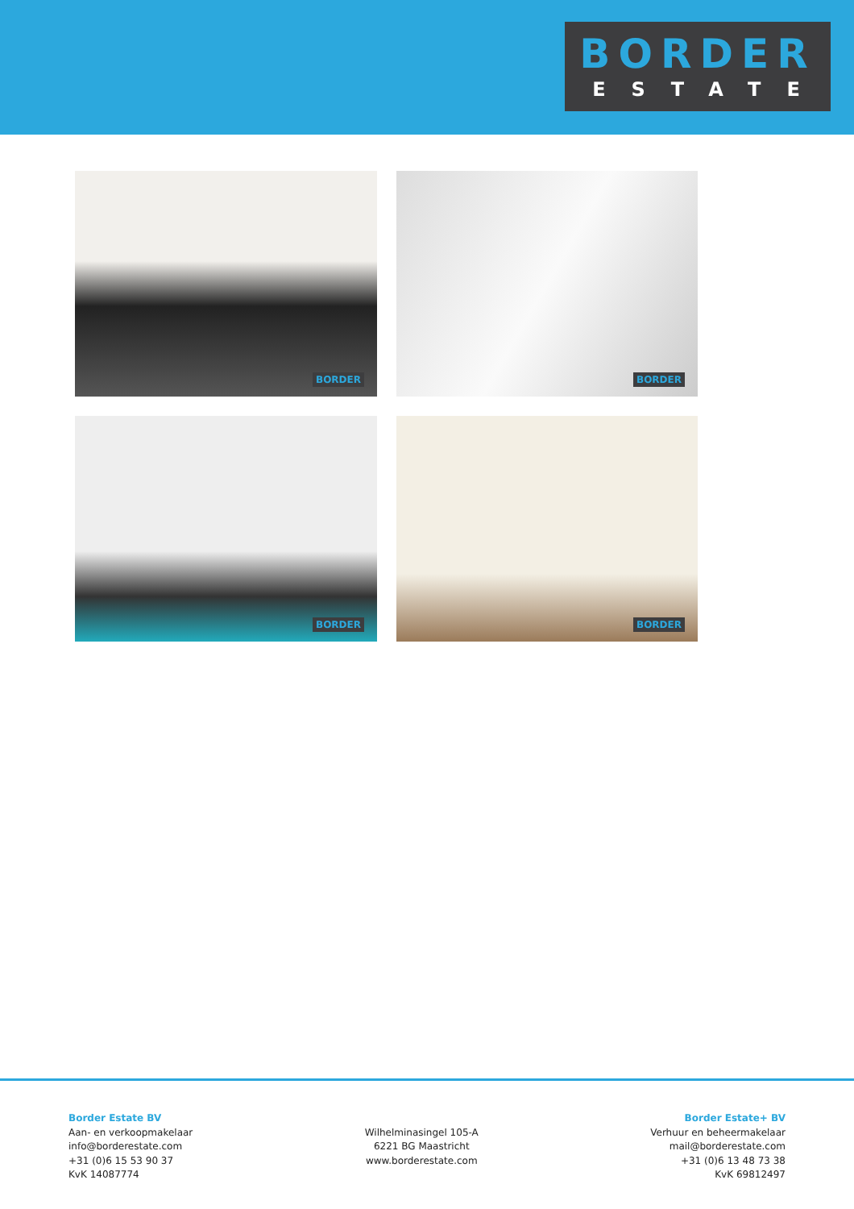BORDER
ESTATE
BORDER
BORDER
BORDER
BORDER
Border Estate BV
Aan- en verkoopmakelaar
info@borderestate.com
+31 (0)6 15 53 90 37
KvK 14087774
Wilhelminasingel 105-A
6221 BG Maastricht
www.borderestate.com
Border Estate+ BV
Verhuur en beheermakelaar
mail@borderestate.com
+31 (0)6 13 48 73 38
KvK 69812497